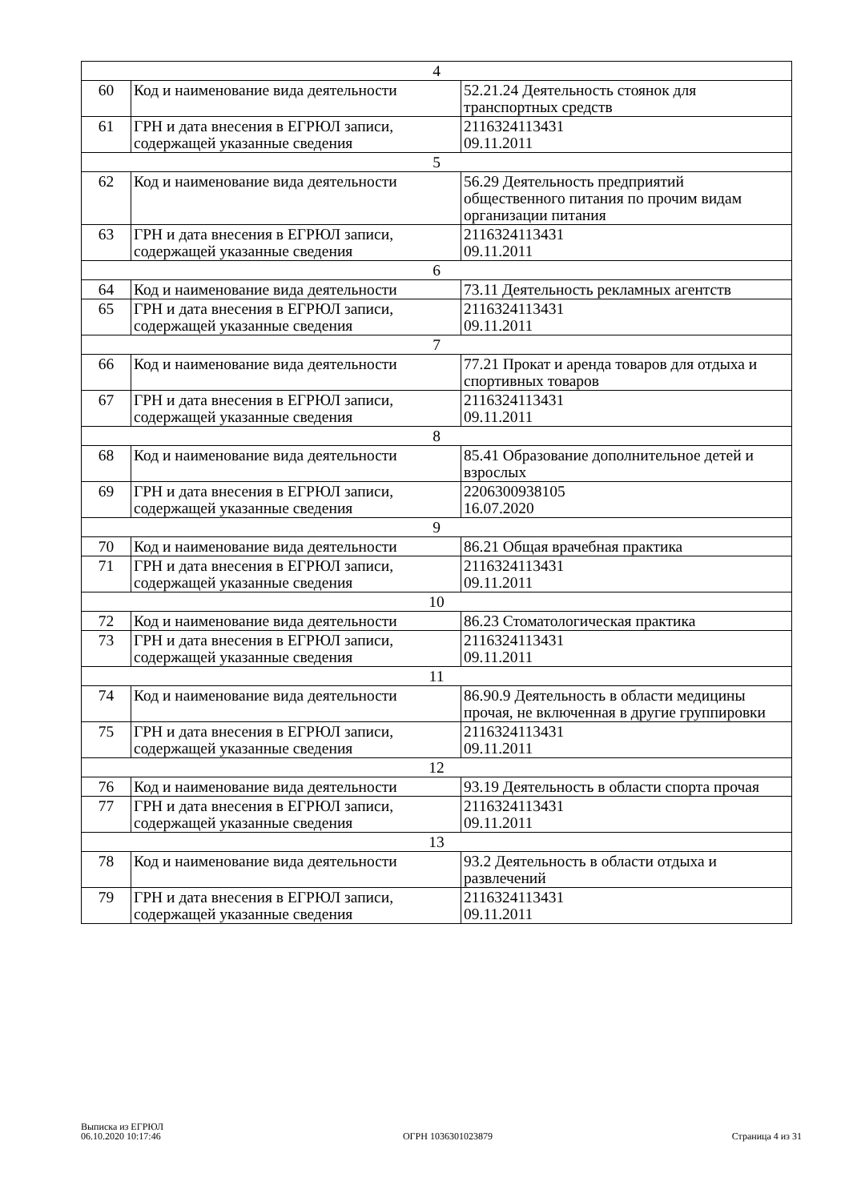| 4 | | |
| 60 | Код и наименование вида деятельности | 52.21.24 Деятельность стоянок для транспортных средств |
| 61 | ГРН и дата внесения в ЕГРЮЛ записи, содержащей указанные сведения | 2116324113431 09.11.2011 |
| 5 | | |
| 62 | Код и наименование вида деятельности | 56.29 Деятельность предприятий общественного питания по прочим видам организации питания |
| 63 | ГРН и дата внесения в ЕГРЮЛ записи, содержащей указанные сведения | 2116324113431 09.11.2011 |
| 6 | | |
| 64 | Код и наименование вида деятельности | 73.11 Деятельность рекламных агентств |
| 65 | ГРН и дата внесения в ЕГРЮЛ записи, содержащей указанные сведения | 2116324113431 09.11.2011 |
| 7 | | |
| 66 | Код и наименование вида деятельности | 77.21 Прокат и аренда товаров для отдыха и спортивных товаров |
| 67 | ГРН и дата внесения в ЕГРЮЛ записи, содержащей указанные сведения | 2116324113431 09.11.2011 |
| 8 | | |
| 68 | Код и наименование вида деятельности | 85.41 Образование дополнительное детей и взрослых |
| 69 | ГРН и дата внесения в ЕГРЮЛ записи, содержащей указанные сведения | 2206300938105 16.07.2020 |
| 9 | | |
| 70 | Код и наименование вида деятельности | 86.21 Общая врачебная практика |
| 71 | ГРН и дата внесения в ЕГРЮЛ записи, содержащей указанные сведения | 2116324113431 09.11.2011 |
| 10 | | |
| 72 | Код и наименование вида деятельности | 86.23 Стоматологическая практика |
| 73 | ГРН и дата внесения в ЕГРЮЛ записи, содержащей указанные сведения | 2116324113431 09.11.2011 |
| 11 | | |
| 74 | Код и наименование вида деятельности | 86.90.9 Деятельность в области медицины прочая, не включенная в другие группировки |
| 75 | ГРН и дата внесения в ЕГРЮЛ записи, содержащей указанные сведения | 2116324113431 09.11.2011 |
| 12 | | |
| 76 | Код и наименование вида деятельности | 93.19 Деятельность в области спорта прочая |
| 77 | ГРН и дата внесения в ЕГРЮЛ записи, содержащей указанные сведения | 2116324113431 09.11.2011 |
| 13 | | |
| 78 | Код и наименование вида деятельности | 93.2 Деятельность в области отдыха и развлечений |
| 79 | ГРН и дата внесения в ЕГРЮЛ записи, содержащей указанные сведения | 2116324113431 09.11.2011 |
Выписка из ЕГРЮЛ
06.10.2020 10:17:46
ОГРН 1036301023879
Страница 4 из 31